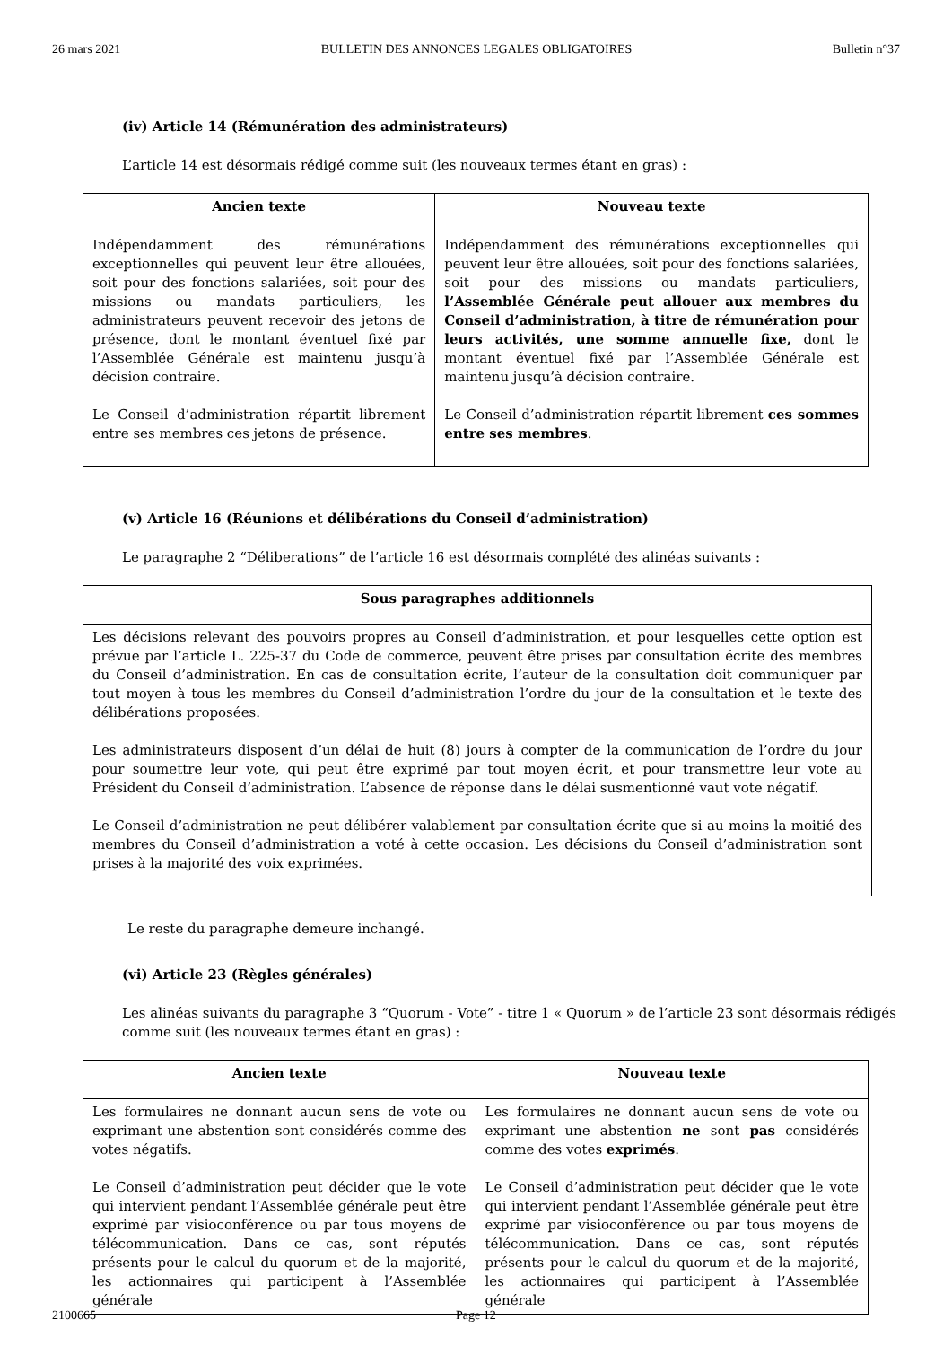26 mars 2021 BULLETIN DES ANNONCES LEGALES OBLIGATOIRES Bulletin n°37
(iv) Article 14 (Rémunération des administrateurs)
L’article 14 est désormais rédigé comme suit (les nouveaux termes étant en gras) :
| Ancien texte | Nouveau texte |
| --- | --- |
| Indépendamment des rémunérations exceptionnelles qui peuvent leur être allouées, soit pour des fonctions salariées, soit pour des missions ou mandats particuliers, les administrateurs peuvent recevoir des jetons de présence, dont le montant éventuel fixé par l’Assemblée Générale est maintenu jusqu’à décision contraire. Le Conseil d’administration répartit librement entre ses membres ces jetons de présence. | Indépendamment des rémunérations exceptionnelles qui peuvent leur être allouées, soit pour des fonctions salariées, soit pour des missions ou mandats particuliers, l’Assemblée Générale peut allouer aux membres du Conseil d’administration, à titre de rémunération pour leurs activités, une somme annuelle fixe, dont le montant éventuel fixé par l’Assemblée Générale est maintenu jusqu’à décision contraire. Le Conseil d’administration répartit librement ces sommes entre ses membres . |
(v) Article 16 (Réunions et délibérations du Conseil d’administration)
Le paragraphe 2 “Déliberations” de l’article 16 est désormais complété des alinéas suivants :
| Sous paragraphes additionnels |
| --- |
| Les décisions relevant des pouvoirs propres au Conseil d’administration, et pour lesquelles cette option est prévue par l’article L. 225-37 du Code de commerce, peuvent être prises par consultation écrite des membres du Conseil d’administration. En cas de consultation écrite, l’auteur de la consultation doit communiquer par tout moyen à tous les membres du Conseil d’administration l’ordre du jour de la consultation et le texte des délibérations proposées. Les administrateurs disposent d’un délai de huit (8) jours à compter de la communication de l’ordre du jour pour soumettre leur vote, qui peut être exprimé par tout moyen écrit, et pour transmettre leur vote au Président du Conseil d’administration. L’absence de réponse dans le délai susmentionné vaut vote négatif. Le Conseil d’administration ne peut délibérer valablement par consultation écrite que si au moins la moitié des membres du Conseil d’administration a voté à cette occasion. Les décisions du Conseil d’administration sont prises à la majorité des voix exprimées. |
Le reste du paragraphe demeure inchangé.
(vi) Article 23 (Règles générales)
Les alinéas suivants du paragraphe 3 “Quorum - Vote” - titre 1 « Quorum » de l’article 23 sont désormais rédigés comme suit (les nouveaux termes étant en gras) :
| Ancien texte | Nouveau texte |
| --- | --- |
| Les formulaires ne donnant aucun sens de vote ou exprimant une abstention sont considérés comme des votes négatifs. Le Conseil d’administration peut décider que le vote qui intervient pendant l’Assemblée générale peut être exprimé par visioconférence ou par tous moyens de télécommunication. Dans ce cas, sont réputés présents pour le calcul du quorum et de la majorité, les actionnaires qui participent à l’Assemblée générale | Les formulaires ne donnant aucun sens de vote ou exprimant une abstention ne sont pas considérés comme des votes exprimés . Le Conseil d’administration peut décider que le vote qui intervient pendant l’Assemblée générale peut être exprimé par visioconférence ou par tous moyens de télécommunication. Dans ce cas, sont réputés présents pour le calcul du quorum et de la majorité, les actionnaires qui participent à l’Assemblée générale |
2100665 Page 12